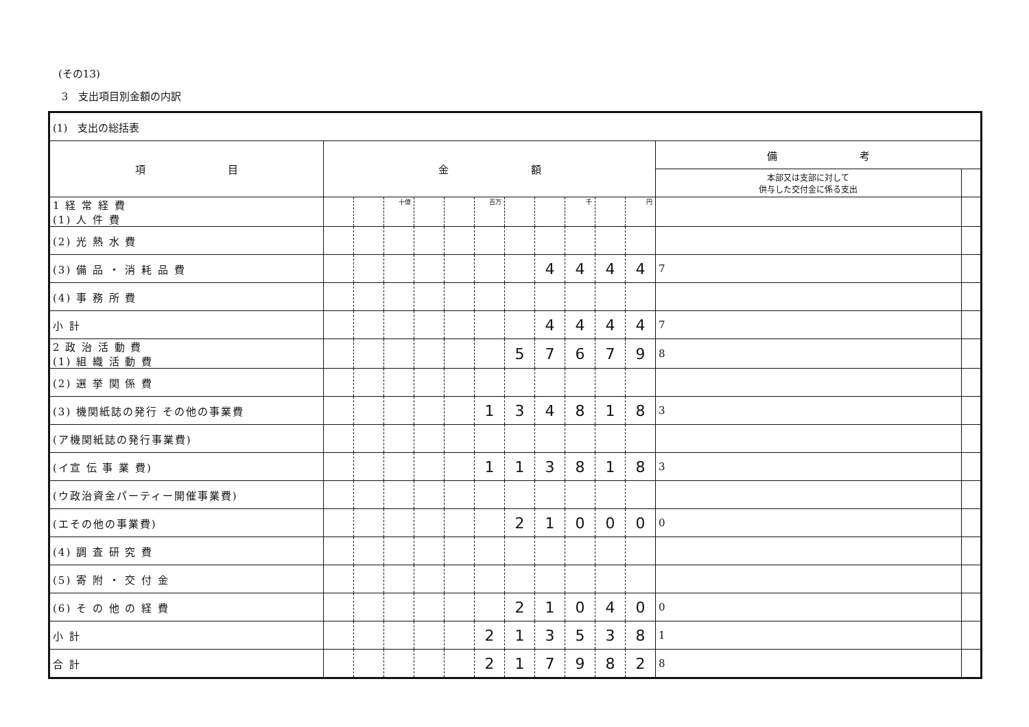(その13)
3　支出項目別金額の内訳
| (1) 支出の総括表 | | | | | | | | | | | | | |
| 項 目 | 金 額 | | | | | | | | | | | 備 考 | |
| | | | | | | | | | | | | 本部又は支部に対して 供与した交付金に係る支出 | |
| 1 経 常 経 費 (1) 人 件 費 | | | 十億 | | | 百万 | | | 千 | | 円 | | |
| (2) 光 熱 水 費 | | | | | | | | | | | | | |
| (3) 備 品 ・ 消 耗 品 費 | | | | | | | | 4 | 4 | 4 | 4 | 7 | |
| (4) 事 務 所 費 | | | | | | | | | | | | | |
| 小 計 | | | | | | | | 4 | 4 | 4 | 4 | 7 | |
| 2 政 治 活 動 費 (1) 組 織 活 動 費 | | | | | | | 5 | 7 | 6 | 7 | 9 | 8 | |
| (2) 選 挙 関 係 費 | | | | | | | | | | | | | |
| (3) 機関紙誌の発行 その他の事業費 | | | | | | 1 | 3 | 4 | 8 | 1 | 8 | 3 | |
| (ア機関紙誌の発行事業費) | | | | | | | | | | | | | |
| (イ宣 伝 事 業 費) | | | | | | 1 | 1 | 3 | 8 | 1 | 8 | 3 | |
| (ウ政治資金パーティー開催事業費) | | | | | | | | | | | | | |
| (エその他の事業費) | | | | | | | 2 | 1 | 0 | 0 | 0 | 0 | |
| (4) 調 査 研 究 費 | | | | | | | | | | | | | |
| (5) 寄 附 ・ 交 付 金 | | | | | | | | | | | | | |
| (6) そ の 他 の 経 費 | | | | | | | 2 | 1 | 0 | 4 | 0 | 0 | |
| 小 計 | | | | | | 2 | 1 | 3 | 5 | 3 | 8 | 1 | |
| 合 計 | | | | | | 2 | 1 | 7 | 9 | 8 | 2 | 8 | |